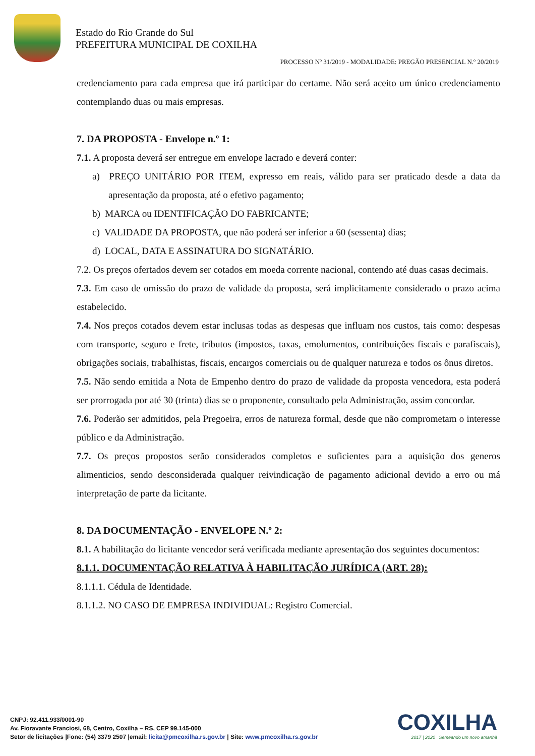Estado do Rio Grande do Sul
PREFEITURA MUNICIPAL DE COXILHA
PROCESSO Nº 31/2019 - MODALIDADE: PREGÃO PRESENCIAL N.º 20/2019
credenciamento para cada empresa que irá participar do certame. Não será aceito um único credenciamento contemplando duas ou mais empresas.
7. DA PROPOSTA - Envelope n.º 1:
7.1. A proposta deverá ser entregue em envelope lacrado e deverá conter:
a) PREÇO UNITÁRIO POR ITEM, expresso em reais, válido para ser praticado desde a data da apresentação da proposta, até o efetivo pagamento;
b) MARCA ou IDENTIFICAÇÃO DO FABRICANTE;
c) VALIDADE DA PROPOSTA, que não poderá ser inferior a 60 (sessenta) dias;
d) LOCAL, DATA E ASSINATURA DO SIGNATÁRIO.
7.2. Os preços ofertados devem ser cotados em moeda corrente nacional, contendo até duas casas decimais.
7.3. Em caso de omissão do prazo de validade da proposta, será implicitamente considerado o prazo acima estabelecido.
7.4. Nos preços cotados devem estar inclusas todas as despesas que influam nos custos, tais como: despesas com transporte, seguro e frete, tributos (impostos, taxas, emolumentos, contribuições fiscais e parafiscais), obrigações sociais, trabalhistas, fiscais, encargos comerciais ou de qualquer natureza e todos os ônus diretos.
7.5. Não sendo emitida a Nota de Empenho dentro do prazo de validade da proposta vencedora, esta poderá ser prorrogada por até 30 (trinta) dias se o proponente, consultado pela Administração, assim concordar.
7.6. Poderão ser admitidos, pela Pregoeira, erros de natureza formal, desde que não comprometam o interesse público e da Administração.
7.7. Os preços propostos serão considerados completos e suficientes para a aquisição dos generos alimenticios, sendo desconsiderada qualquer reivindicação de pagamento adicional devido a erro ou má interpretação de parte da licitante.
8. DA DOCUMENTAÇÃO - ENVELOPE N.º 2:
8.1. A habilitação do licitante vencedor será verificada mediante apresentação dos seguintes documentos:
8.1.1. DOCUMENTAÇÃO RELATIVA À HABILITAÇÃO JURÍDICA (ART. 28):
8.1.1.1. Cédula de Identidade.
8.1.1.2. NO CASO DE EMPRESA INDIVIDUAL: Registro Comercial.
CNPJ: 92.411.933/0001-90
Av. Fioravante Franciosi, 68, Centro, Coxilha – RS, CEP 99.145-000
Setor de licitações |Fone: (54) 3379 2507 |email: licita@pmcoxilha.rs.gov.br | Site: www.pmcoxilha.rs.gov.br
COXILHA
2017 | 2020 Semeando um novo amanhã